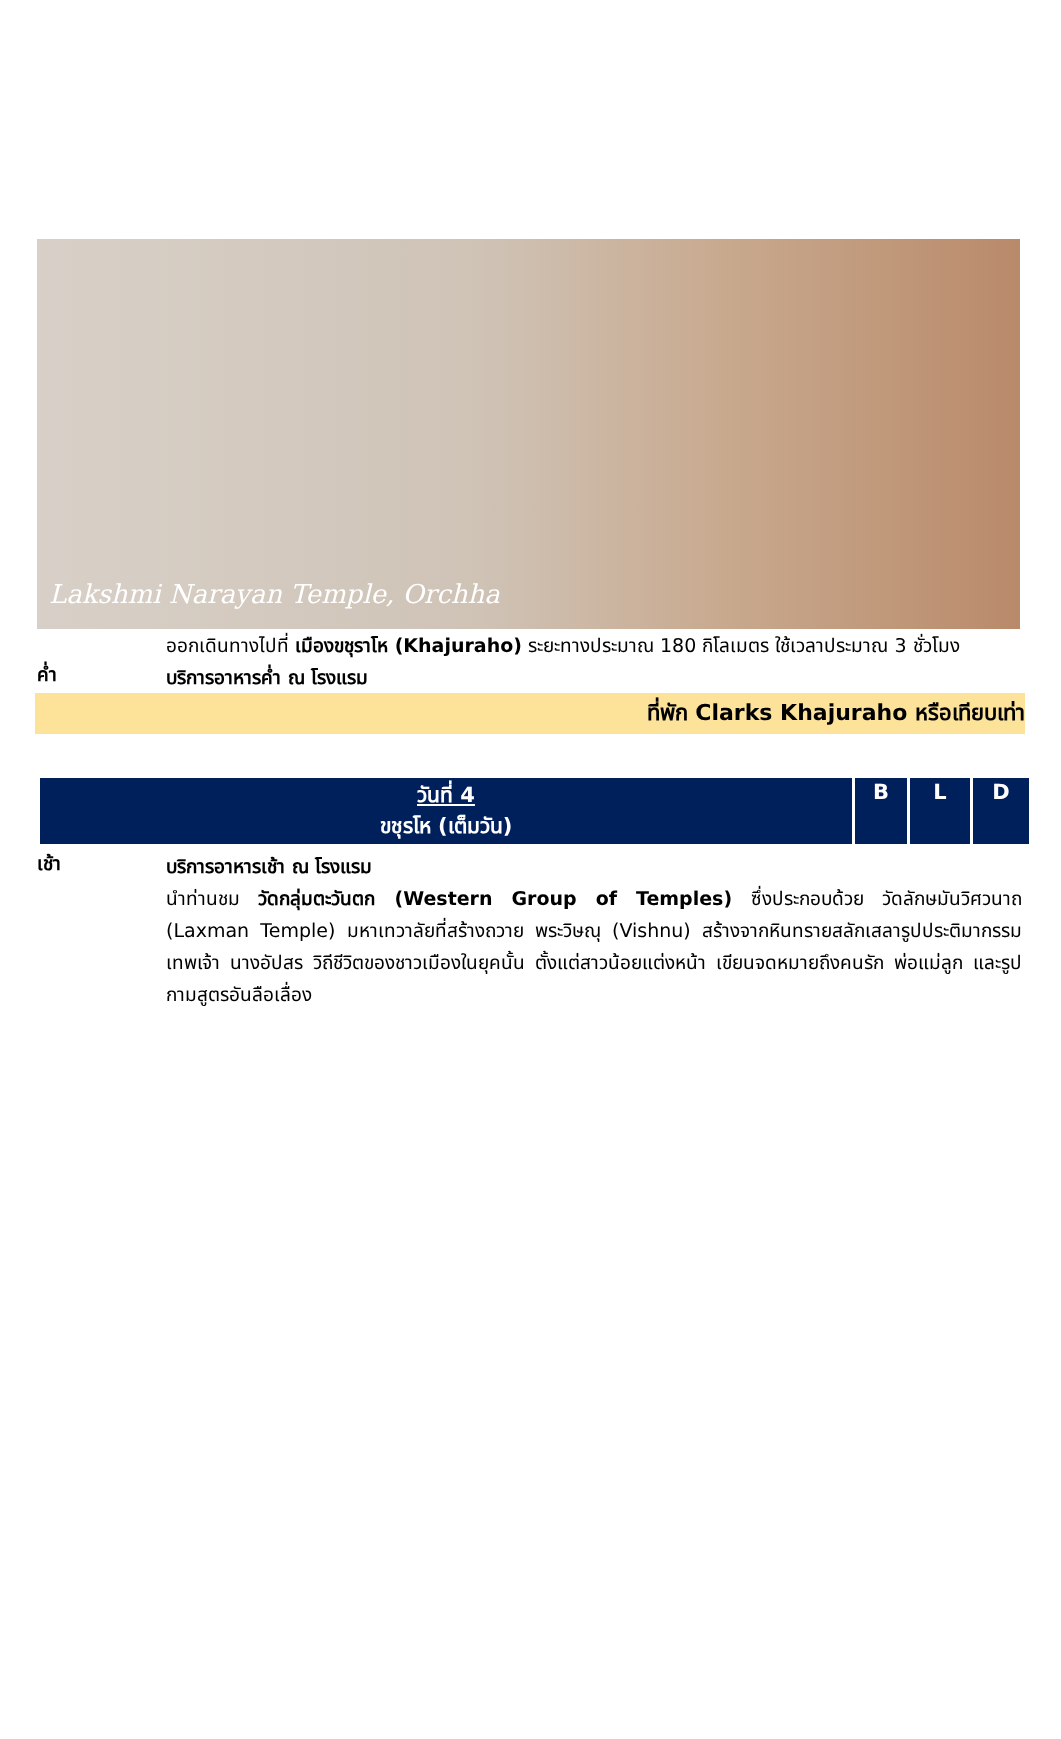Lakshmi Narayan Temple, Orchha
ออกเดินทางไปที่ เมืองขชุราโห (Khajuraho) ระยะทางประมาณ 180 กิโลเมตร ใช้เวลาประมาณ 3 ชั่วโมง
ค่ำ
บริการอาหารค่ำ ณ โรงแรม
ที่พัก Clarks Khajuraho หรือเทียบเท่า
| วันที่ 4 ขชุรโห (เต็มวัน) | B | L | D |
| --- | --- | --- | --- |
เช้า
บริการอาหารเช้า ณ โรงแรม
นำท่านชม วัดกลุ่มตะวันตก (Western Group of Temples) ซึ่งประกอบด้วย วัดลักษมันวิศวนาถ (Laxman Temple) มหาเทวาลัยที่สร้างถวาย พระวิษณุ (Vishnu) สร้างจากหินทรายสลักเสลารูปประติมากรรมเทพเจ้า นางอัปสร วิถีชีวิตของชาวเมืองในยุคนั้น ตั้งแต่สาวน้อยแต่งหน้า เขียนจดหมายถึงคนรัก พ่อแม่ลูก และรูปกามสูตรอันลือเลื่อง